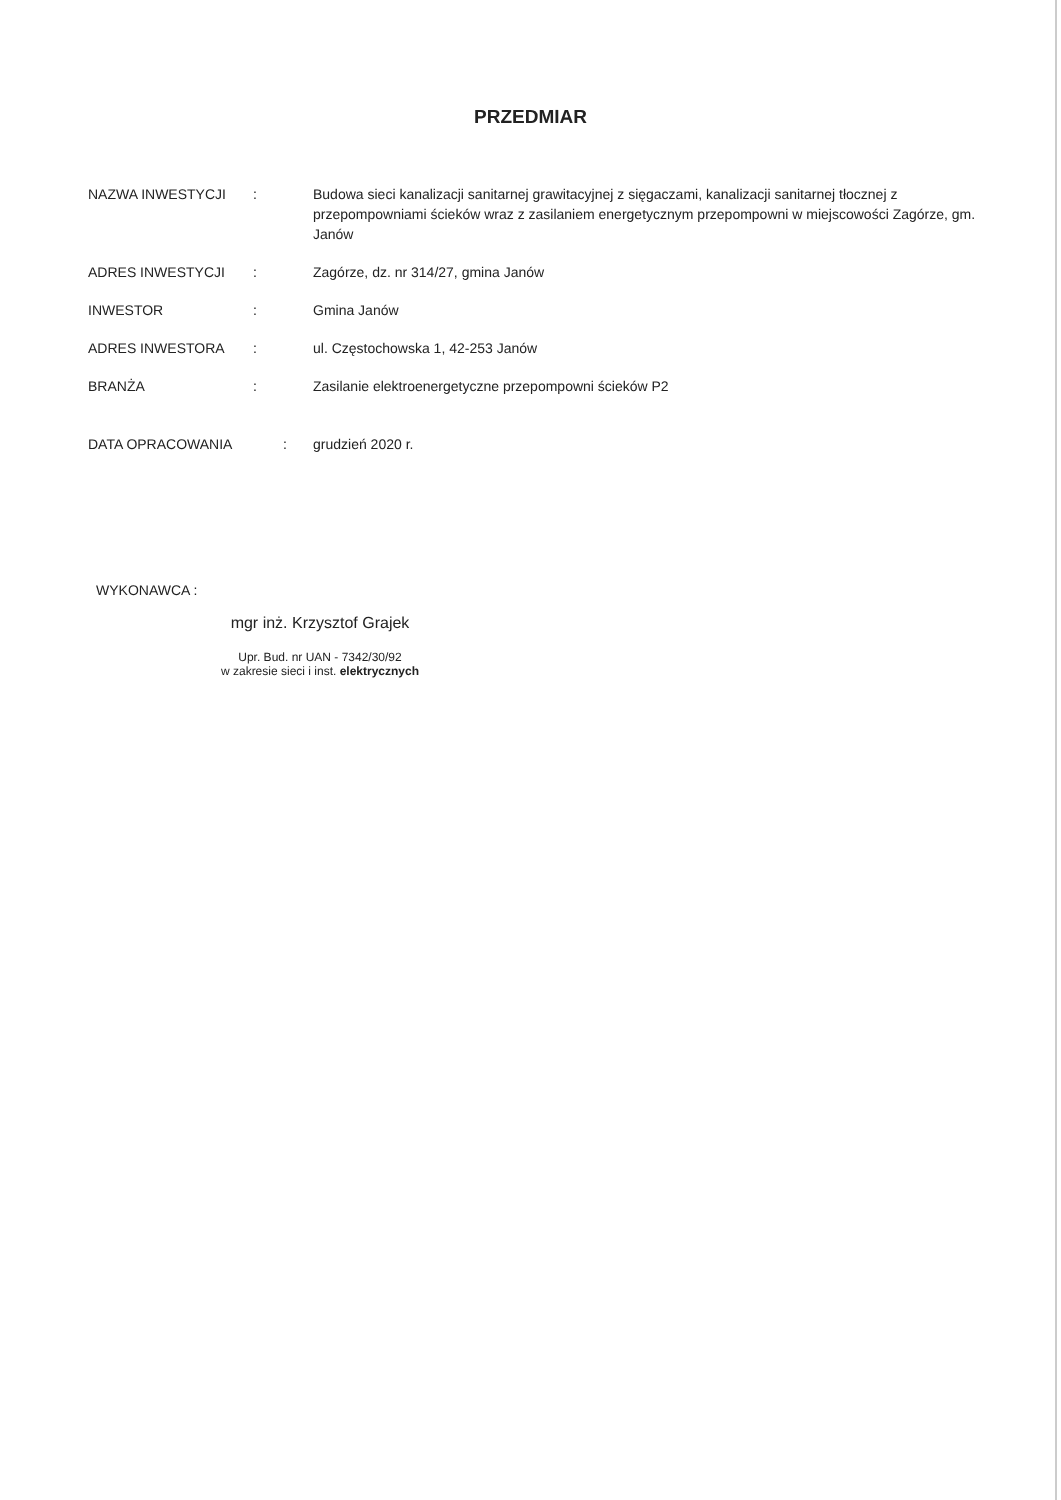PRZEDMIAR
| NAZWA INWESTYCJI | : | Budowa sieci kanalizacji sanitarnej grawitacyjnej z sięgaczami, kanalizacji sanitarnej tłocznej z przepompowniami ścieków wraz z zasilaniem energetycznym przepompowni w miejscowości Zagórze, gm. Janów |
| ADRES INWESTYCJI | : | Zagórze, dz. nr 314/27, gmina Janów |
| INWESTOR | : | Gmina Janów |
| ADRES INWESTORA | : | ul. Częstochowska 1, 42-253 Janów |
| BRANŻA | : | Zasilanie elektroenergetyczne przepompowni ścieków P2 |
| DATA OPRACOWANIA | : | grudzień 2020 r. |
WYKONAWCA :
mgr inż. Krzysztof Grajek
Upr. Bud. nr UAN - 7342/30/92
w zakresie sieci i inst. elektrycznych